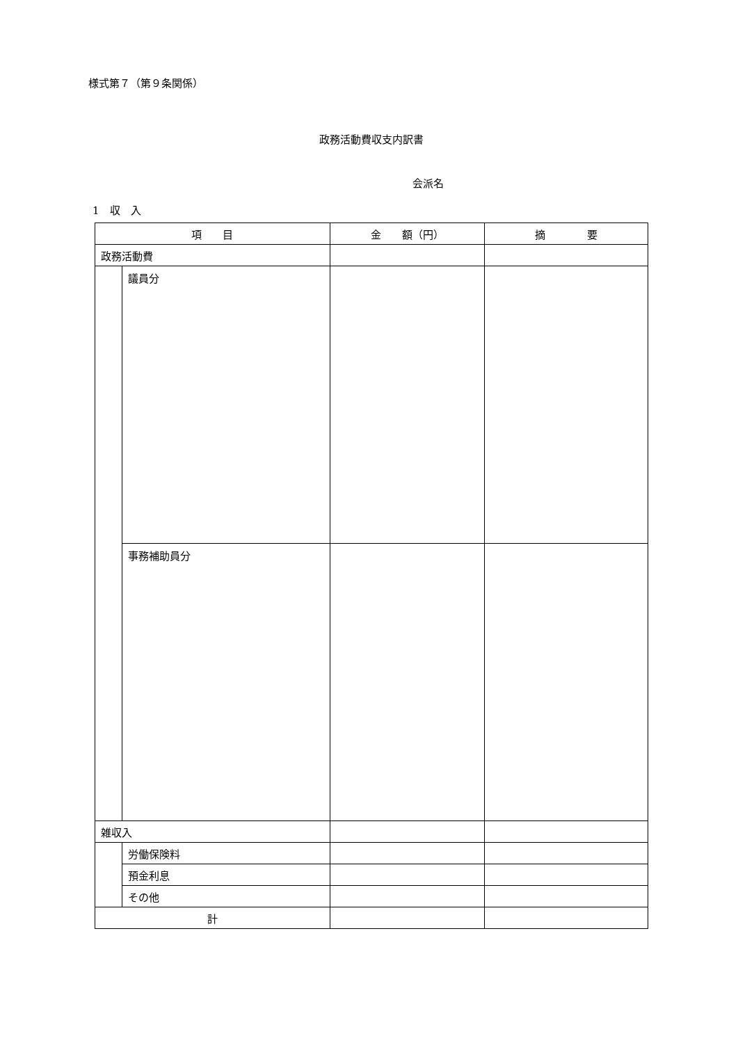様式第７（第９条関係）
政務活動費収支内訳書
会派名
1　収　入
| 項 目 | | 金 額（円） | 摘 要 |
| --- | --- | --- | --- |
| 政務活動費 | | | |
| | 議員分 | | |
| | 事務補助員分 | | |
| 雑収入 | | | |
| | 労働保険料 | | |
| | 預金利息 | | |
| | その他 | | |
| 計 | | | |